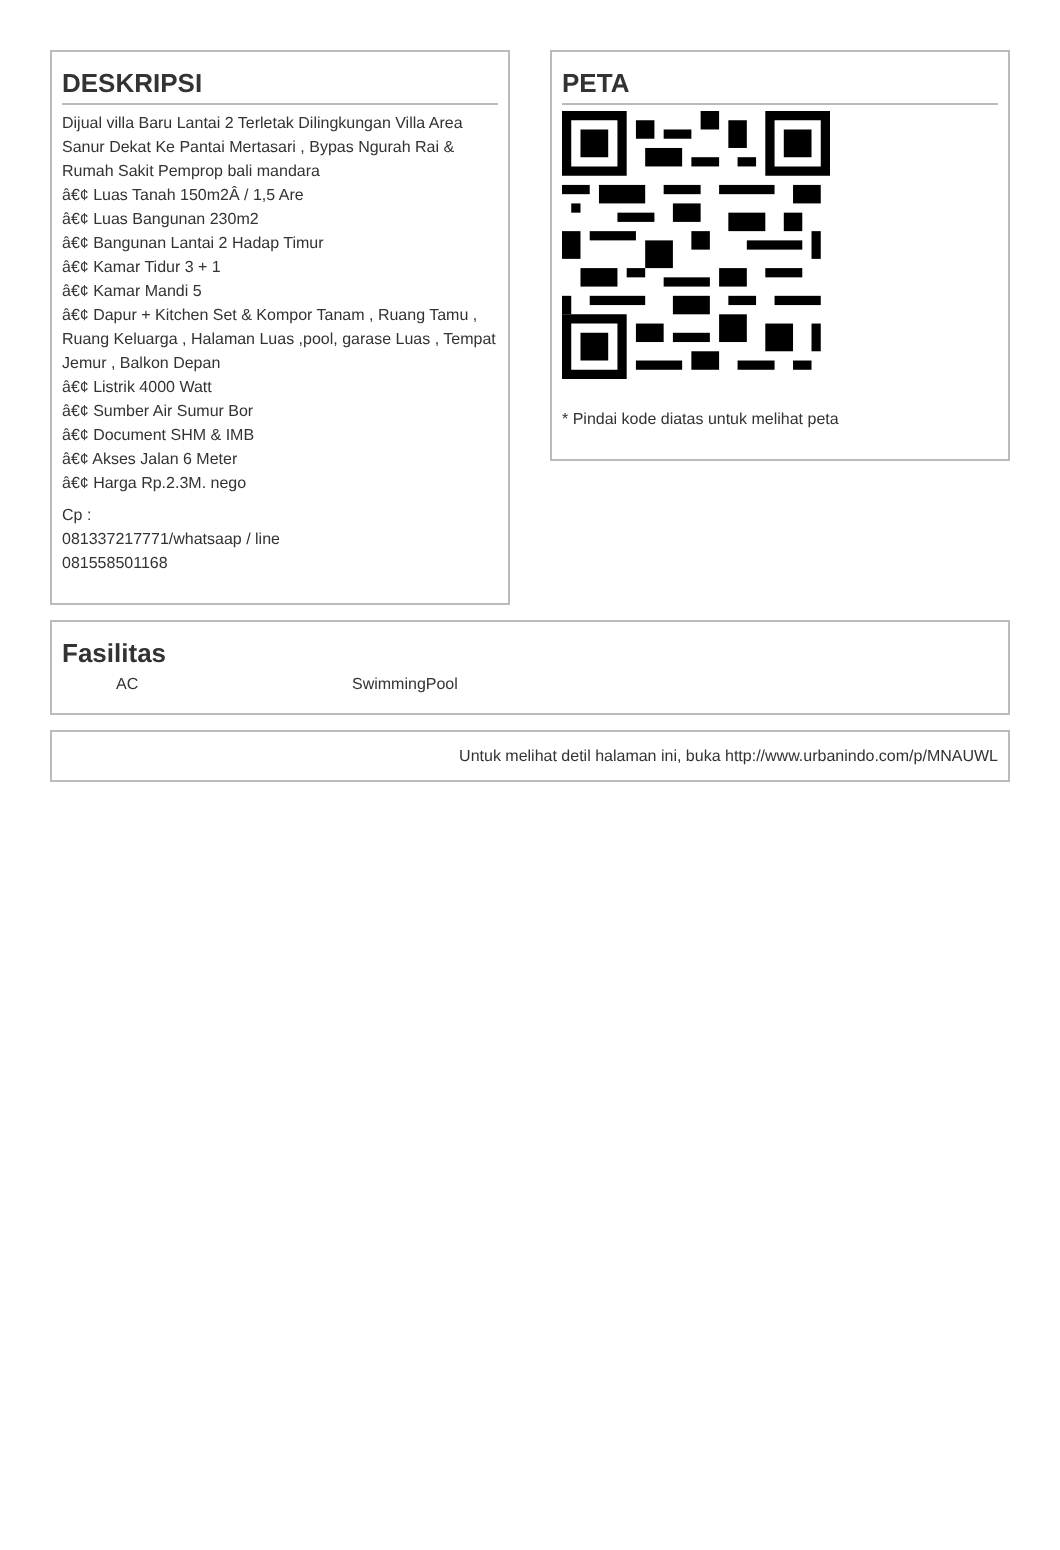DESKRIPSI
Dijual villa Baru Lantai 2 Terletak Dilingkungan Villa Area Sanur Dekat Ke Pantai Mertasari , Bypas Ngurah Rai & Rumah Sakit Pemprop bali mandara
â€¢ Luas Tanah 150m2Â / 1,5 Are
â€¢ Luas Bangunan 230m2
â€¢ Bangunan Lantai 2 Hadap Timur
â€¢ Kamar Tidur 3 + 1
â€¢ Kamar Mandi 5
â€¢ Dapur + Kitchen Set & Kompor Tanam , Ruang Tamu , Ruang Keluarga , Halaman Luas ,pool, garase Luas , Tempat Jemur , Balkon Depan
â€¢ Listrik 4000 Watt
â€¢ Sumber Air Sumur Bor
â€¢ Document SHM & IMB
â€¢ Akses Jalan 6 Meter
â€¢ Harga Rp.2.3M. nego
Cp :
081337217771/whatsaap / line
081558501168
PETA
* Pindai kode diatas untuk melihat peta
Fasilitas
AC SwimmingPool
Untuk melihat detil halaman ini, buka http://www.urbanindo.com/p/MNAUWL